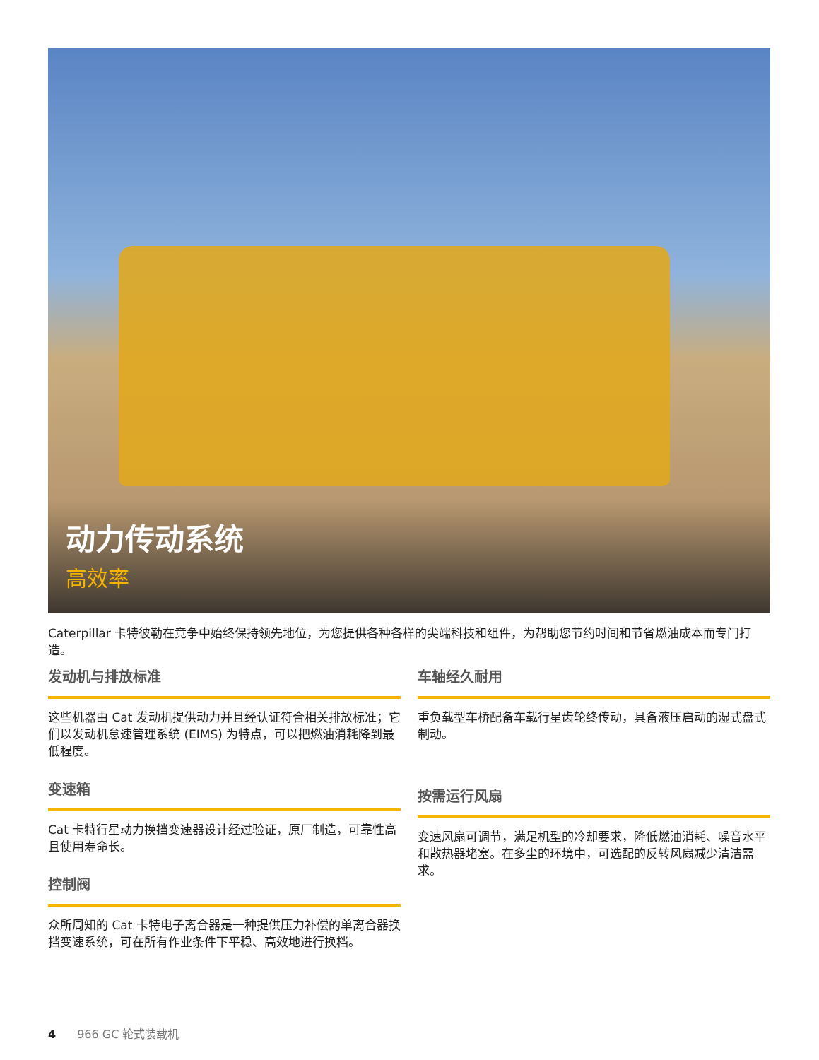动力传动系统
高效率
Caterpillar 卡特彼勒在竞争中始终保持领先地位，为您提供各种各样的尖端科技和组件，为帮助您节约时间和节省燃油成本而专门打造。
发动机与排放标准
这些机器由 Cat 发动机提供动力并且经认证符合相关排放标准；它们以发动机怠速管理系统 (EIMS) 为特点，可以把燃油消耗降到最低程度。
变速箱
Cat 卡特行星动力换挡变速器设计经过验证，原厂制造，可靠性高且使用寿命长。
控制阀
众所周知的 Cat 卡特电子离合器是一种提供压力补偿的单离合器换挡变速系统，可在所有作业条件下平稳、高效地进行换档。
车轴经久耐用
重负载型车桥配备车载行星齿轮终传动，具备液压启动的湿式盘式制动。
按需运行风扇
变速风扇可调节，满足机型的冷却要求，降低燃油消耗、噪音水平和散热器堵塞。在多尘的环境中，可选配的反转风扇减少清洁需求。
4 966 GC 轮式装载机